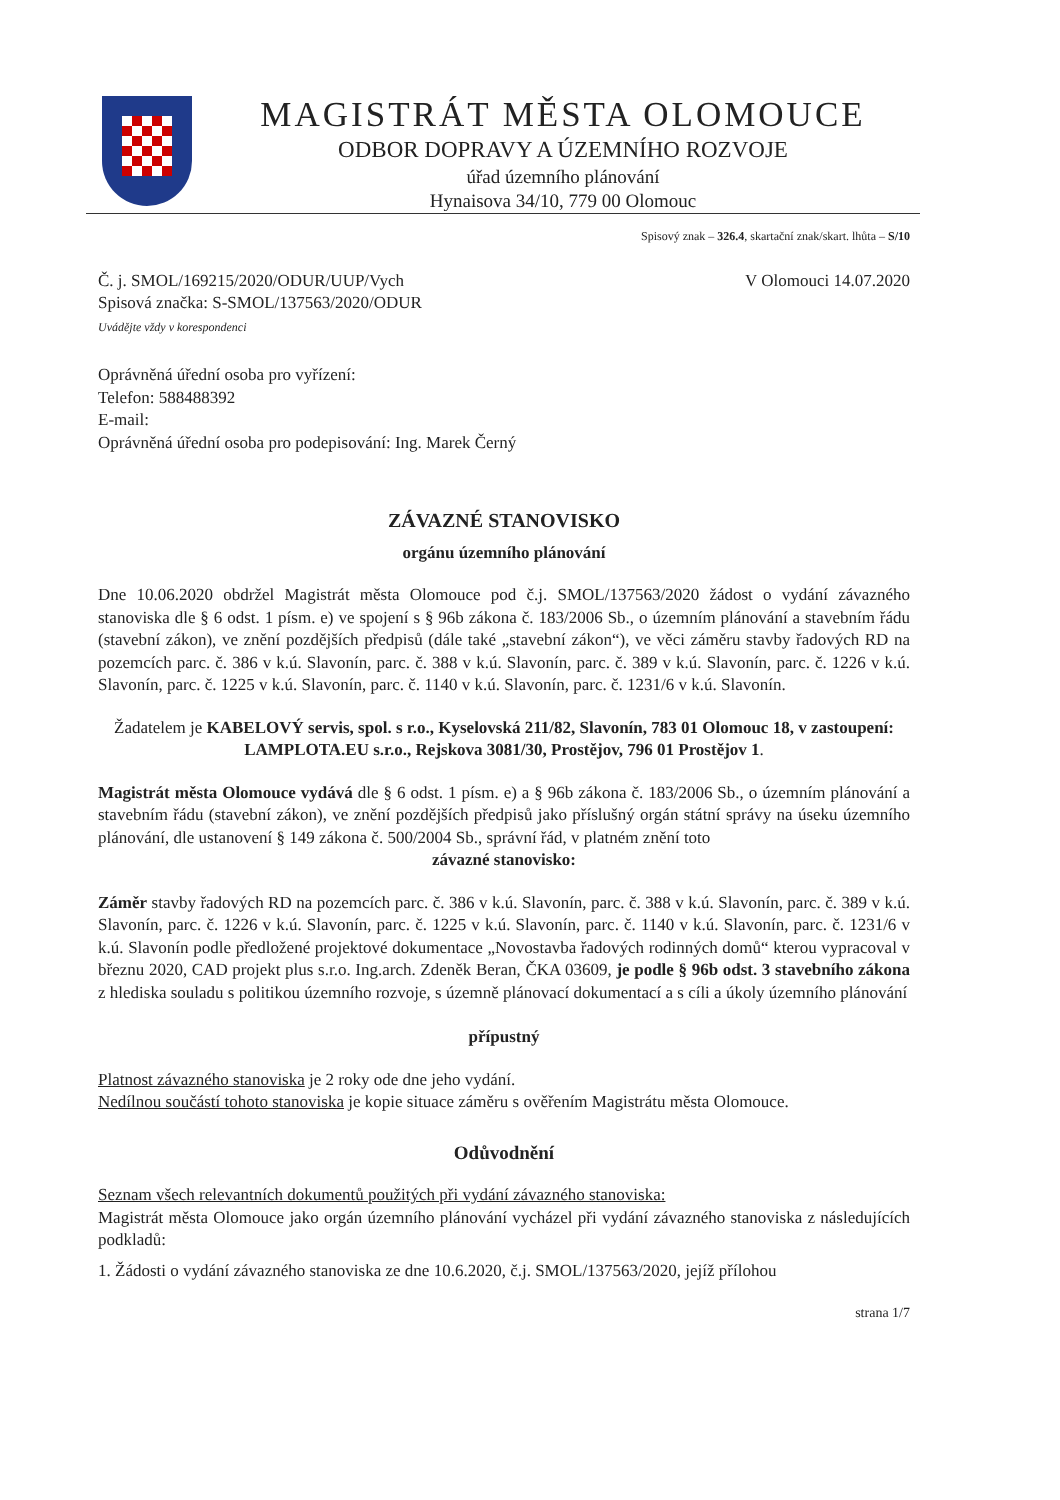MAGISTRÁT MĚSTA OLOMOUCE
ODBOR DOPRAVY A ÚZEMNÍHO ROZVOJE
úřad územního plánování
Hynaisova 34/10, 779 00 Olomouc
Spisový znak – 326.4, skartační znak/skart. lhůta – S/10
Č. j. SMOL/169215/2020/ODUR/UUP/Vych
Spisová značka: S-SMOL/137563/2020/ODUR
Uvádějte vždy v korespondenci
V Olomouci 14.07.2020
Oprávněná úřední osoba pro vyřízení:
Telefon: 588488392
E-mail:
Oprávněná úřední osoba pro podepisování: Ing. Marek Černý
ZÁVAZNÉ STANOVISKO
orgánu územního plánování
Dne 10.06.2020 obdržel Magistrát města Olomouce pod č.j. SMOL/137563/2020 žádost o vydání závazného stanoviska dle § 6 odst. 1 písm. e) ve spojení s § 96b zákona č. 183/2006 Sb., o územním plánování a stavebním řádu (stavební zákon), ve znění pozdějších předpisů (dále také „stavební zákon“), ve věci záměru stavby řadových RD na pozemcích parc. č. 386 v k.ú. Slavonín, parc. č. 388 v k.ú. Slavonín, parc. č. 389 v k.ú. Slavonín, parc. č. 1226 v k.ú. Slavonín, parc. č. 1225 v k.ú. Slavonín, parc. č. 1140 v k.ú. Slavonín, parc. č. 1231/6 v k.ú. Slavonín.
Žadatelem je KABELOVÝ servis, spol. s r.o., Kyselovská 211/82, Slavonín, 783 01 Olomouc 18, v zastoupení: LAMPLOTA.EU s.r.o., Rejskova 3081/30, Prostějov, 796 01 Prostějov 1.
Magistrát města Olomouce vydává dle § 6 odst. 1 písm. e) a § 96b zákona č. 183/2006 Sb., o územním plánování a stavebním řádu (stavební zákon), ve znění pozdějších předpisů jako příslušný orgán státní správy na úseku územního plánování, dle ustanovení § 149 zákona č. 500/2004 Sb., správní řád, v platném znění toto
závazné stanovisko:
Záměr stavby řadových RD na pozemcích parc. č. 386 v k.ú. Slavonín, parc. č. 388 v k.ú. Slavonín, parc. č. 389 v k.ú. Slavonín, parc. č. 1226 v k.ú. Slavonín, parc. č. 1225 v k.ú. Slavonín, parc. č. 1140 v k.ú. Slavonín, parc. č. 1231/6 v k.ú. Slavonín podle předložené projektové dokumentace „Novostavba řadových rodinných domů“ kterou vypracoval v březnu 2020, CAD projekt plus s.r.o. Ing.arch. Zdeněk Beran, ČKA 03609, je podle § 96b odst. 3 stavebního zákona z hlediska souladu s politikou územního rozvoje, s územně plánovací dokumentací a s cíli a úkoly územního plánování
přípustný
Platnost závazného stanoviska je 2 roky ode dne jeho vydání.
Nedílnou součástí tohoto stanoviska je kopie situace záměru s ověřením Magistrátu města Olomouce.
Odůvodnění
Seznam všech relevantních dokumentů použitých při vydání závazného stanoviska:
Magistrát města Olomouce jako orgán územního plánování vycházel při vydání závazného stanoviska z následujících podkladů:
1. Žádosti o vydání závazného stanoviska ze dne 10.6.2020, č.j. SMOL/137563/2020, jejíž přílohou
strana 1/7